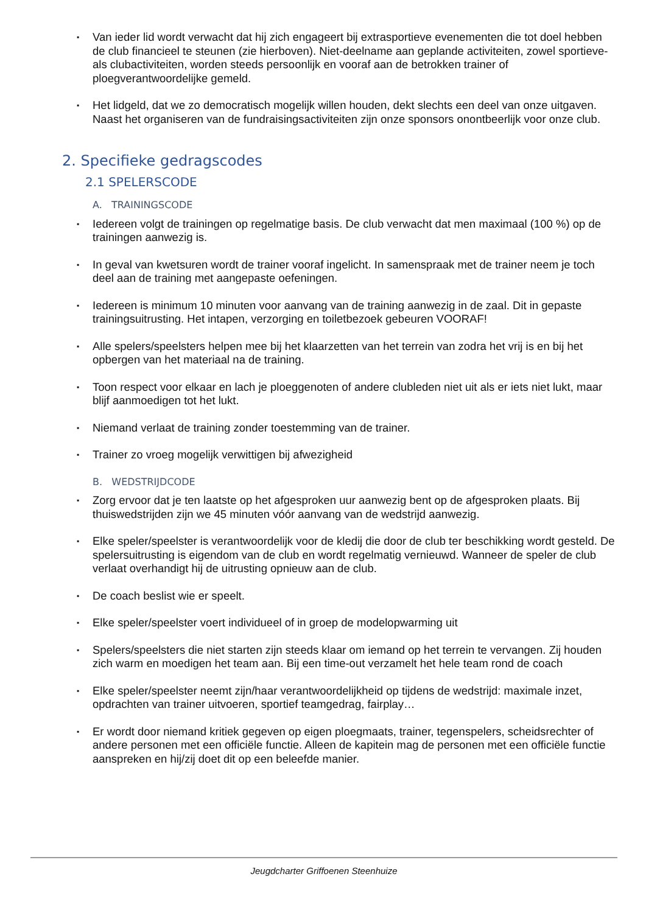▪ Van ieder lid wordt verwacht dat hij zich engageert bij extrasportieve evenementen die tot doel hebben de club financieel te steunen (zie hierboven). Niet-deelname aan geplande activiteiten, zowel sportieve- als clubactiviteiten, worden steeds persoonlijk en vooraf aan de betrokken trainer of ploegverantwoordelijke gemeld.
▪ Het lidgeld, dat we zo democratisch mogelijk willen houden, dekt slechts een deel van onze uitgaven. Naast het organiseren van de fundraisingsactiviteiten zijn onze sponsors onontbeerlijk voor onze club.
2. Specifieke gedragscodes
2.1 SPELERSCODE
A. TRAININGSCODE
▪ Iedereen volgt de trainingen op regelmatige basis. De club verwacht dat men maximaal (100 %) op de trainingen aanwezig is.
▪ In geval van kwetsuren wordt de trainer vooraf ingelicht. In samenspraak met de trainer neem je toch deel aan de training met aangepaste oefeningen.
▪ Iedereen is minimum 10 minuten voor aanvang van de training aanwezig in de zaal. Dit in gepaste trainingsuitrusting. Het intapen, verzorging en toiletbezoek gebeuren VOORAF!
▪ Alle spelers/speelsters helpen mee bij het klaarzetten van het terrein van zodra het vrij is en bij het opbergen van het materiaal na de training.
▪ Toon respect voor elkaar en lach je ploeggenoten of andere clubleden niet uit als er iets niet lukt, maar blijf aanmoedigen tot het lukt.
▪ Niemand verlaat de training zonder toestemming van de trainer.
▪ Trainer zo vroeg mogelijk verwittigen bij afwezigheid
B. WEDSTRIJDCODE
▪ Zorg ervoor dat je ten laatste op het afgesproken uur aanwezig bent op de afgesproken plaats. Bij thuiswedstrijden zijn we 45 minuten vóór aanvang van de wedstrijd aanwezig.
▪ Elke speler/speelster is verantwoordelijk voor de kledij die door de club ter beschikking wordt gesteld. De spelersuitrusting is eigendom van de club en wordt regelmatig vernieuwd. Wanneer de speler de club verlaat overhandigt hij de uitrusting opnieuw aan de club.
▪ De coach beslist wie er speelt.
▪ Elke speler/speelster voert individueel of in groep de modelopwarming uit
▪ Spelers/speelsters die niet starten zijn steeds klaar om iemand op het terrein te vervangen. Zij houden zich warm en moedigen het team aan. Bij een time-out verzamelt het hele team rond de coach
▪ Elke speler/speelster neemt zijn/haar verantwoordelijkheid op tijdens de wedstrijd: maximale inzet, opdrachten van trainer uitvoeren, sportief teamgedrag, fairplay…
▪ Er wordt door niemand kritiek gegeven op eigen ploegmaats, trainer, tegenspelers, scheidsrechter of andere personen met een officiële functie. Alleen de kapitein mag de personen met een officiële functie aanspreken en hij/zij doet dit op een beleefde manier.
Jeugdcharter Griffoenen Steenhuize